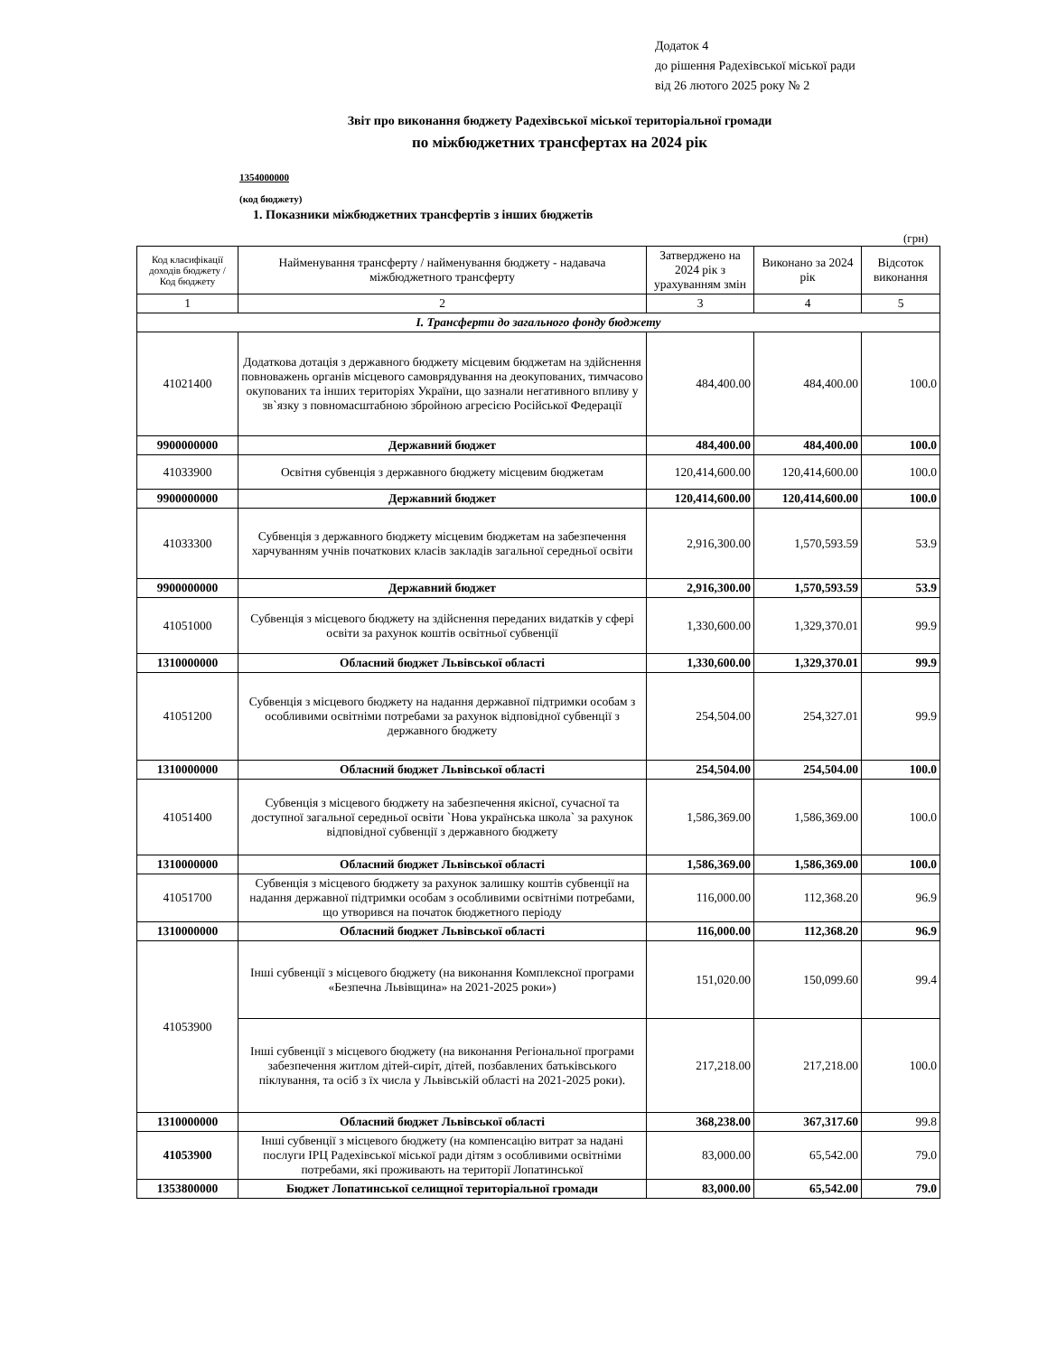Додаток 4
до рішення Радехівської міської ради
від 26 лютого 2025 року № 2
Звіт про виконання бюджету Радехівської міської територіальної громади
по міжбюджетних трансфертах на 2024 рік
1354000000
(код бюджету)
1. Показники міжбюджетних трансфертів з інших бюджетів
(грн)
| Код класифікації доходів бюджету / Код бюджету | Найменування трансферту / найменування бюджету - надавача міжбюджетного трансферту | Затверджено на 2024 рік з урахуванням змін | Виконано за 2024 рік | Відсоток виконання |
| --- | --- | --- | --- | --- |
| 1 | 2 | 3 | 4 | 5 |
| I. Трансферти до загального фонду бюджету | | | | |
| 41021400 | Додаткова дотація з державного бюджету місцевим бюджетам на здійснення повноважень органів місцевого самоврядування на деокупованих, тимчасово окупованих та інших територіях України, що зазнали негативного впливу у зв`язку з повномасштабною збройною агресією Російської Федерації | 484,400.00 | 484,400.00 | 100.0 |
| 9900000000 | Державний бюджет | 484,400.00 | 484,400.00 | 100.0 |
| 41033900 | Освітня субвенція з державного бюджету місцевим бюджетам | 120,414,600.00 | 120,414,600.00 | 100.0 |
| 9900000000 | Державний бюджет | 120,414,600.00 | 120,414,600.00 | 100.0 |
| 41033300 | Субвенція з державного бюджету місцевим бюджетам на забезпечення харчуванням учнів початкових класів закладів загальної середньої освіти | 2,916,300.00 | 1,570,593.59 | 53.9 |
| 9900000000 | Державний бюджет | 2,916,300.00 | 1,570,593.59 | 53.9 |
| 41051000 | Субвенція з місцевого бюджету на здійснення переданих видатків у сфері освіти за рахунок коштів освітньої субвенції | 1,330,600.00 | 1,329,370.01 | 99.9 |
| 1310000000 | Обласний бюджет Львівської області | 1,330,600.00 | 1,329,370.01 | 99.9 |
| 41051200 | Субвенція з місцевого бюджету на надання державної підтримки особам з особливими освітніми потребами за рахунок відповідної субвенції з державного бюджету | 254,504.00 | 254,327.01 | 99.9 |
| 1310000000 | Обласний бюджет Львівської області | 254,504.00 | 254,504.00 | 100.0 |
| 41051400 | Субвенція з місцевого бюджету на забезпечення якісної, сучасної та доступної загальної середньої освіти `Нова українська школа` за рахунок відповідної субвенції з державного бюджету | 1,586,369.00 | 1,586,369.00 | 100.0 |
| 1310000000 | Обласний бюджет Львівської області | 1,586,369.00 | 1,586,369.00 | 100.0 |
| 41051700 | Субвенція з місцевого бюджету за рахунок залишку коштів субвенції на надання державної підтримки особам з особливими освітніми потребами, що утворився на початок бюджетного періоду | 116,000.00 | 112,368.20 | 96.9 |
| 1310000000 | Обласний бюджет Львівської області | 116,000.00 | 112,368.20 | 96.9 |
| 41053900 | Інші субвенції з місцевого бюджету (на виконання Комплексної програми «Безпечна Львівщина» на 2021-2025 роки») | 151,020.00 | 150,099.60 | 99.4 |
| | Інші субвенції з місцевого бюджету (на виконання Регіональної програми забезпечення житлом дітей-сиріт, дітей, позбавлених батьківського піклування, та осіб з їх числа у Львівській області на 2021-2025 роки). | 217,218.00 | 217,218.00 | 100.0 |
| 1310000000 | Обласний бюджет Львівської області | 368,238.00 | 367,317.60 | 99.8 |
| 41053900 | Інші субвенції з місцевого бюджету (на компенсацію витрат за надані послуги ІРЦ Радехівської міської ради дітям з особливими освітніми потребами, які проживають на території Лопатинської | 83,000.00 | 65,542.00 | 79.0 |
| 1353800000 | Бюджет Лопатинської селищної територіальної громади | 83,000.00 | 65,542.00 | 79.0 |